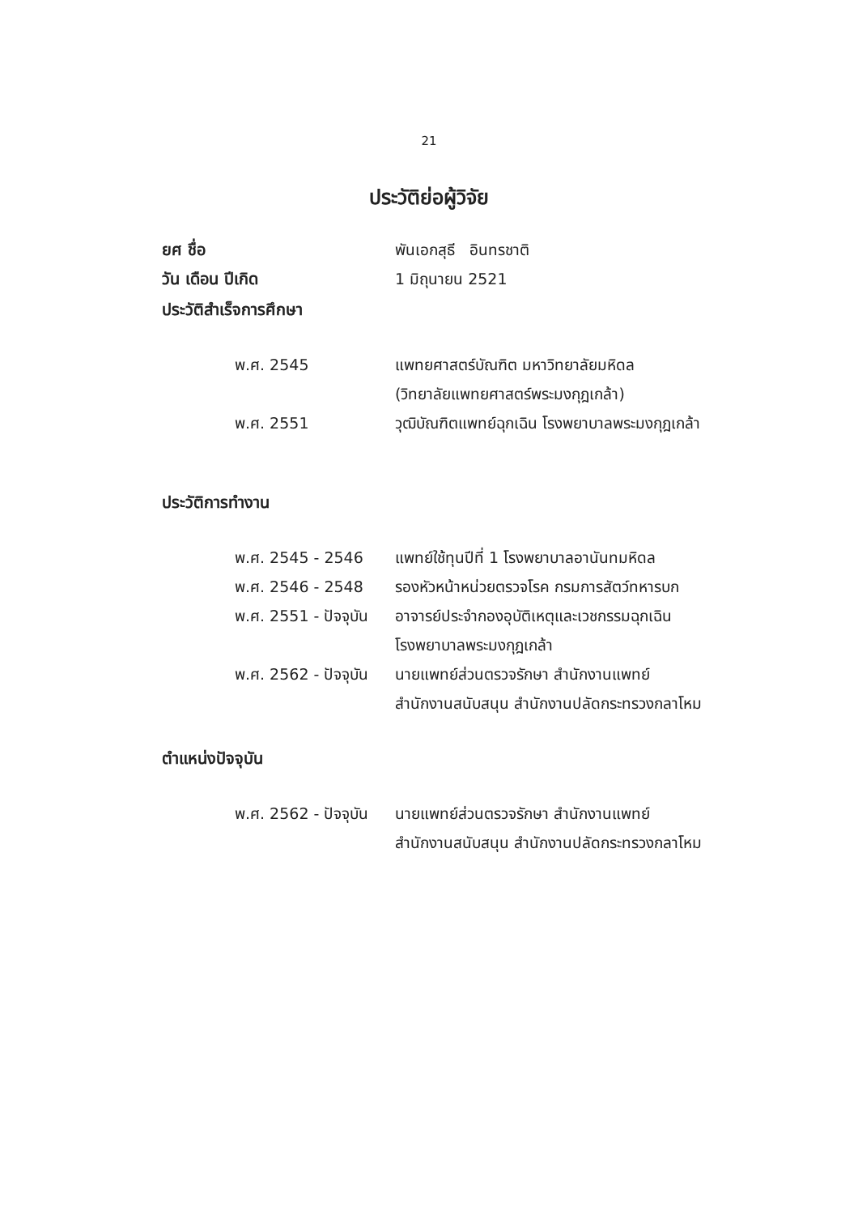21
ประวัติย่อผู้วิจัย
ยศ ชื่อ พันเอกสุธี อินทรชาติ
วัน เดือน ปีเกิด 1 มิถุนายน 2521
ประวัติสำเร็จการศึกษา
พ.ศ. 2545 แพทยศาสตร์บัณฑิต มหาวิทยาลัยมหิดล
(วิทยาลัยแพทยศาสตร์พระมงกุฎเกล้า)
พ.ศ. 2551 วุฒิบัณฑิตแพทย์ฉุกเฉิน โรงพยาบาลพระมงกุฎเกล้า
ประวัติการทำงาน
พ.ศ. 2545 - 2546 แพทย์ใช้ทุนปีที่ 1 โรงพยาบาลอานันทมหิดล
พ.ศ. 2546 - 2548 รองหัวหน้าหน่วยตรวจโรค กรมการสัตว์ทหารบก
พ.ศ. 2551 - ปัจจุบัน
อาจารย์ประจำกองอุบัติเหตุและเวชกรรมฉุกเฉิน
โรงพยาบาลพระมงกุฎเกล้า
พ.ศ. 2562 - ปัจจุบัน
นายแพทย์ส่วนตรวจรักษา สำนักงานแพทย์
สำนักงานสนับสนุน สำนักงานปลัดกระทรวงกลาโหม
ตำแหน่งปัจจุบัน
พ.ศ. 2562 - ปัจจุบัน
นายแพทย์ส่วนตรวจรักษา สำนักงานแพทย์
สำนักงานสนับสนุน สำนักงานปลัดกระทรวงกลาโหม